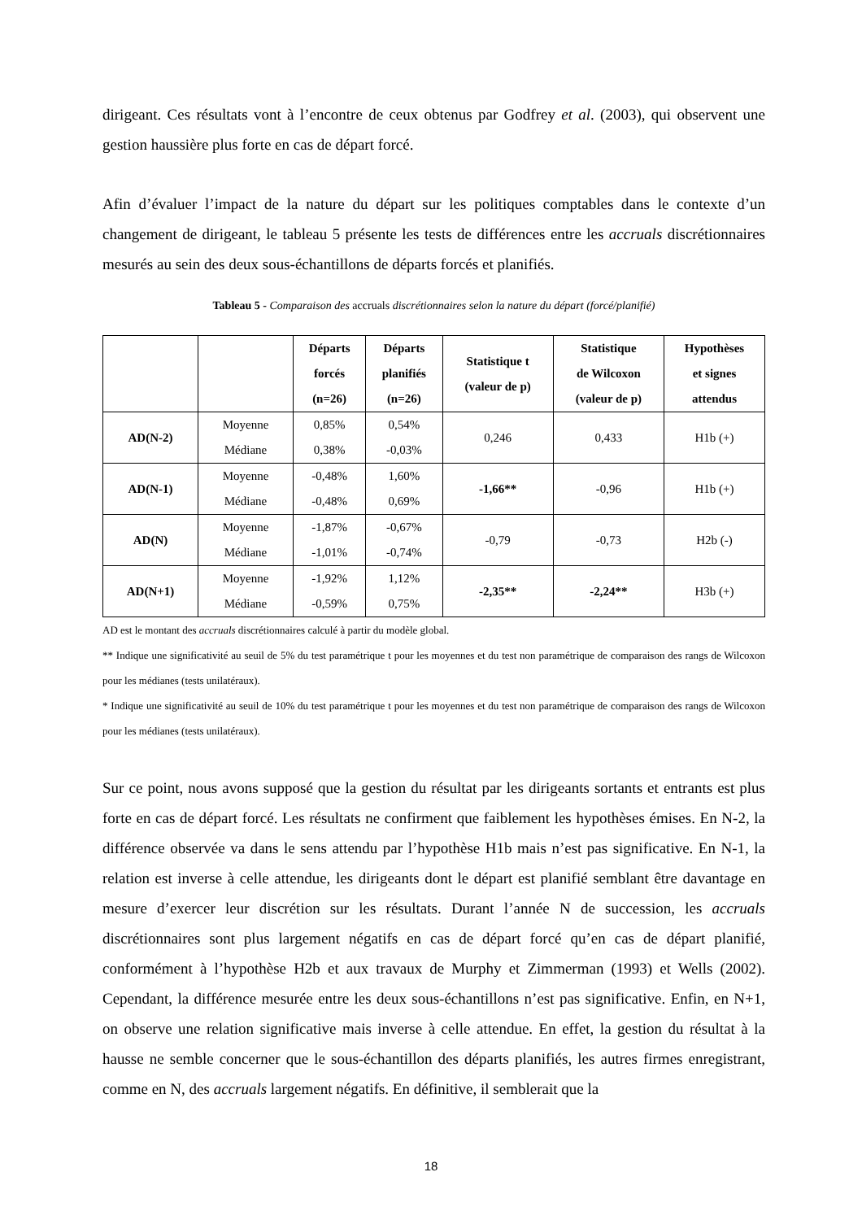dirigeant. Ces résultats vont à l’encontre de ceux obtenus par Godfrey et al. (2003), qui observent une gestion haussière plus forte en cas de départ forcé.
Afin d’évaluer l’impact de la nature du départ sur les politiques comptables dans le contexte d’un changement de dirigeant, le tableau 5 présente les tests de différences entre les accruals discrétionnaires mesurés au sein des deux sous-échantillons de départs forcés et planifiés.
Tableau 5 - Comparaison des accruals discrétionnaires selon la nature du départ (forcé/planifié)
| | | Départs forcés (n=26) | Départs planifiés (n=26) | Statistique t (valeur de p) | Statistique de Wilcoxon (valeur de p) | Hypothèses et signes attendus |
| --- | --- | --- | --- | --- | --- | --- |
| AD(N-2) | Moyenne Médiane | 0,85% 0,38% | 0,54% -0,03% | 0,246 | 0,433 | H1b (+) |
| AD(N-1) | Moyenne Médiane | -0,48% -0,48% | 1,60% 0,69% | -1,66** | -0,96 | H1b (+) |
| AD(N) | Moyenne Médiane | -1,87% -1,01% | -0,67% -0,74% | -0,79 | -0,73 | H2b (-) |
| AD(N+1) | Moyenne Médiane | -1,92% -0,59% | 1,12% 0,75% | -2,35** | -2,24** | H3b (+) |
AD est le montant des accruals discrétionnaires calculé à partir du modèle global.
** Indique une significativité au seuil de 5% du test paramétrique t pour les moyennes et du test non paramétrique de comparaison des rangs de Wilcoxon pour les médianes (tests unilatéraux).
* Indique une significativité au seuil de 10% du test paramétrique t pour les moyennes et du test non paramétrique de comparaison des rangs de Wilcoxon pour les médianes (tests unilatéraux).
Sur ce point, nous avons supposé que la gestion du résultat par les dirigeants sortants et entrants est plus forte en cas de départ forcé. Les résultats ne confirment que faiblement les hypothèses émises. En N-2, la différence observée va dans le sens attendu par l’hypothèse H1b mais n’est pas significative. En N-1, la relation est inverse à celle attendue, les dirigeants dont le départ est planifié semblant être davantage en mesure d’exercer leur discrétion sur les résultats. Durant l’année N de succession, les accruals discrétionnaires sont plus largement négatifs en cas de départ forcé qu’en cas de départ planifié, conformément à l’hypothèse H2b et aux travaux de Murphy et Zimmerman (1993) et Wells (2002). Cependant, la différence mesurée entre les deux sous-échantillons n’est pas significative. Enfin, en N+1, on observe une relation significative mais inverse à celle attendue. En effet, la gestion du résultat à la hausse ne semble concerner que le sous-échantillon des départs planifiés, les autres firmes enregistrant, comme en N, des accruals largement négatifs. En définitive, il semblerait que la
18